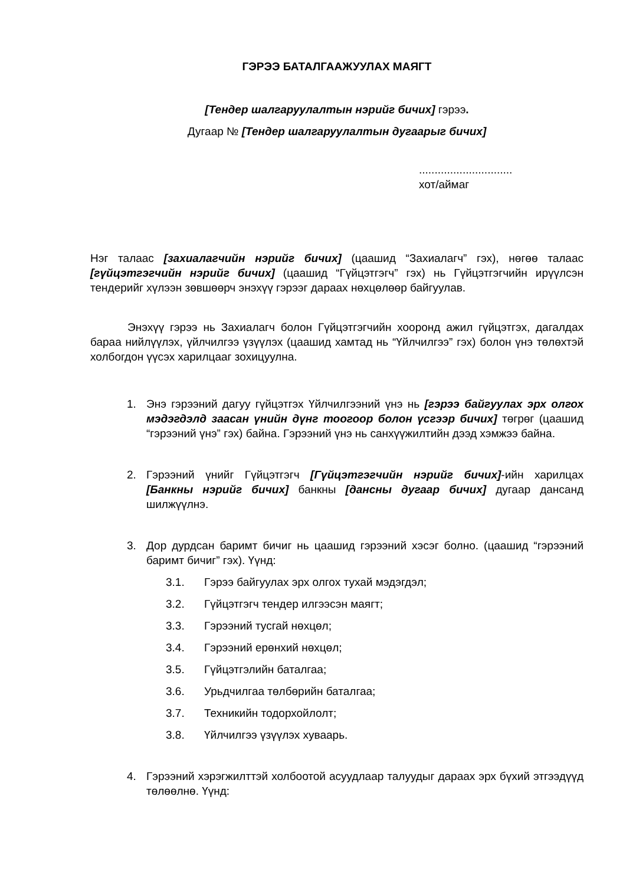ГЭРЭЭ БАТАЛГААЖУУЛАХ МАЯГТ
[Тендер шалгаруулалтын нэрийг бичих] гэрээ.
Дугаар № [Тендер шалгаруулалтын дугаарыг бичих]
..............................
хот/аймаг
Нэг талаас [захиалагчийн нэрийг бичих] (цаашид “Захиалагч” гэх), нөгөө талаас [гүйцэтгэгчийн нэрийг бичих] (цаашид “Гүйцэтгэгч” гэх) нь Гүйцэтгэгчийн ирүүлсэн тендерийг хүлээн зөвшөөрч энэхүү гэрээг дараах нөхцөлөөр байгуулав.
Энэхүү гэрээ нь Захиалагч болон Гүйцэтгэгчийн хооронд ажил гүйцэтгэх, дагалдах бараа нийлүүлэх, үйлчилгээ үзүүлэх (цаашид хамтад нь “Үйлчилгээ” гэх) болон үнэ төлөхтэй холбогдон үүсэх харилцааг зохицуулна.
1. Энэ гэрээний дагуу гүйцэтгэх Үйлчилгээний үнэ нь [гэрээ байгуулах эрх олгох мэдэгдэлд заасан үнийн дүнг тоогоор болон үсгээр бичих] төгрөг (цаашид “гэрээний үнэ” гэх) байна. Гэрээний үнэ нь санхүүжилтийн дээд хэмжээ байна.
2. Гэрээний үнийг Гүйцэтгэгч [Гүйцэтгэгчийн нэрийг бичих]-ийн харилцах [Банкны нэрийг бичих] банкны [дансны дугаар бичих] дугаар дансанд шилжүүлнэ.
3. Дор дурдсан баримт бичиг нь цаашид гэрээний хэсэг болно. (цаашид “гэрээний баримт бичиг” гэх). Үүнд:
3.1. Гэрээ байгуулах эрх олгох тухай мэдэгдэл;
3.2. Гүйцэтгэгч тендер илгээсэн маягт;
3.3. Гэрээний тусгай нөхцөл;
3.4. Гэрээний ерөнхий нөхцөл;
3.5. Гүйцэтгэлийн баталгаа;
3.6. Урьдчилгаа төлбөрийн баталгаа;
3.7. Техникийн тодорхойлолт;
3.8. Үйлчилгээ үзүүлэх хуваарь.
4. Гэрээний хэрэгжилттэй холбоотой асуудлаар талуудыг дараах эрх бүхий этгээдүүд төлөөлнө. Үүнд: